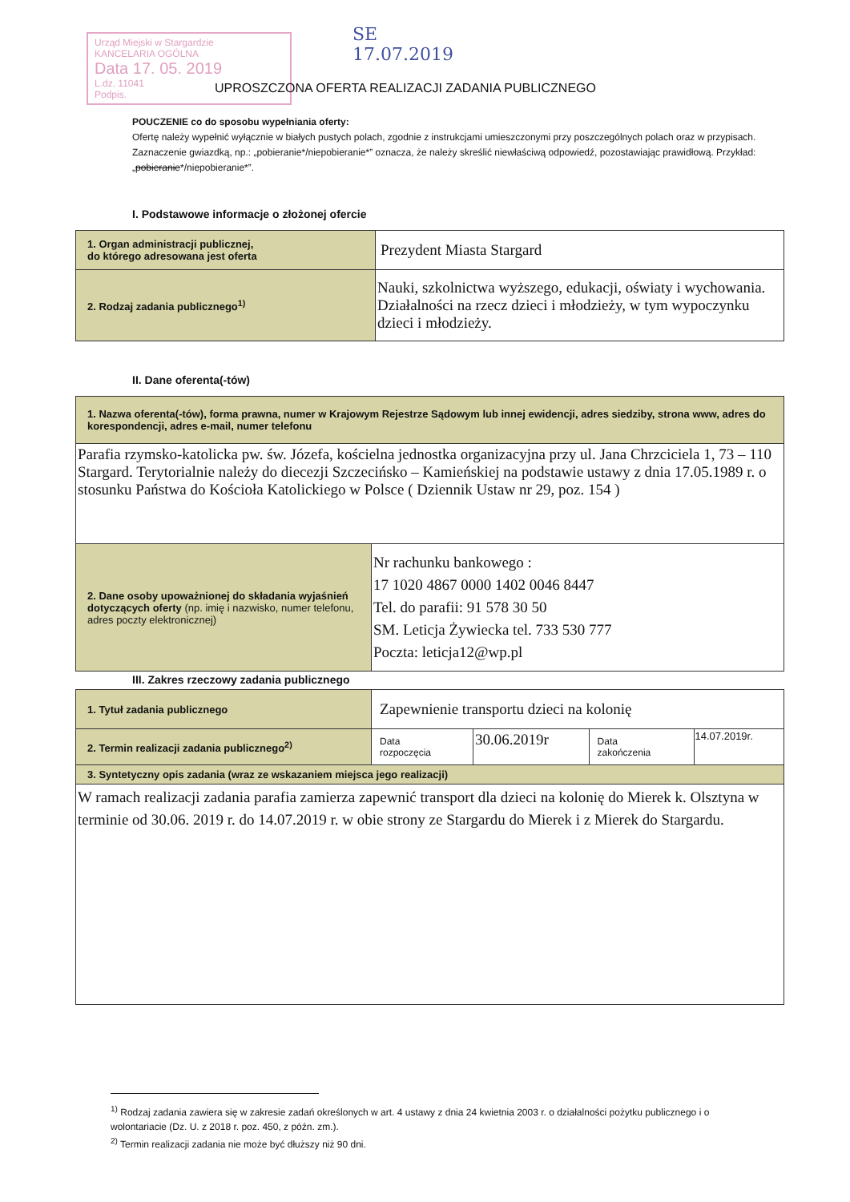Urząd Miejski w Stargardzie
KANCELARIA OGÓLNA
Data 17. 05. 2019
L.dz. 11041
Podpis.
SE
17.07.2019
UPROSZCZONA OFERTA REALIZACJI ZADANIA PUBLICZNEGO
POUCZENIE co do sposobu wypełniania oferty:
Ofertę należy wypełnić wyłącznie w białych pustych polach, zgodnie z instrukcjami umieszczonymi przy poszczególnych polach oraz w przypisach.
Zaznaczenie gwiazdką, np.: „pobieranie*/niepobieranie*” oznacza, że należy skreślić niewłaściwą odpowiedź, pozostawiając prawidłową. Przykład: „pobieranie*/niepobieranie*”.
I. Podstawowe informacje o złożonej ofercie
| 1. Organ administracji publicznej, do którego adresowana jest oferta | Prezydent Miasta Stargard |
| 2. Rodzaj zadania publicznego<sup>1)</sup> | Nauki, szkolnictwa wyższego, edukacji, oświaty i wychowania. Działalności na rzecz dzieci i młodzieży, w tym wypoczynku dzieci i młodzieży. |
II. Dane oferenta(-tów)
| 1. Nazwa oferenta(-tów), forma prawna, numer w Krajowym Rejestrze Sądowym lub innej ewidencji, adres siedziby, strona www, adres do korespondencji, adres e-mail, numer telefonu | |
| Parafia rzymsko-katolicka pw. św. Józefa, kościelna jednostka organizacyjna przy ul. Jana Chrzciciela 1, 73 – 110 Stargard. Terytorialnie należy do diecezji Szczecińsko – Kamieńskiej na podstawie ustawy z dnia 17.05.1989 r. o stosunku Państwa do Kościoła Katolickiego w Polsce ( Dziennik Ustaw nr 29, poz. 154 ) | |
| 2. Dane osoby upoważnionej do składania wyjaśnień dotyczących oferty (np. imię i nazwisko, numer telefonu, adres poczty elektronicznej) | Nr rachunku bankowego : 17 1020 4867 0000 1402 0046 8447 Tel. do parafii: 91 578 30 50 SM. Leticja Żywiecka tel. 733 530 777 Poczta: leticja12@wp.pl |
III. Zakres rzeczowy zadania publicznego
| 1. Tytuł zadania publicznego | Zapewnienie transportu dzieci na kolonię | | | |
| 2. Termin realizacji zadania publicznego<sup>2)</sup> | Data rozpoczęcia | 30.06.2019r | Data zakończenia | 14.07.2019r. |
| 3. Syntetyczny opis zadania (wraz ze wskazaniem miejsca jego realizacji) | | | | |
| W ramach realizacji zadania parafia zamierza zapewnić transport dla dzieci na kolonię do Mierek k. Olsztyna w terminie od 30.06. 2019 r. do 14.07.2019 r. w obie strony ze Stargardu do Mierek i z Mierek do Stargardu. | | | | |
<sup>1)</sup> Rodzaj zadania zawiera się w zakresie zadań określonych w art. 4 ustawy z dnia 24 kwietnia 2003 r. o działalności pożytku publicznego i o wolontariacie (Dz. U. z 2018 r. poz. 450, z późn. zm.).
<sup>2)</sup> Termin realizacji zadania nie może być dłuższy niż 90 dni.